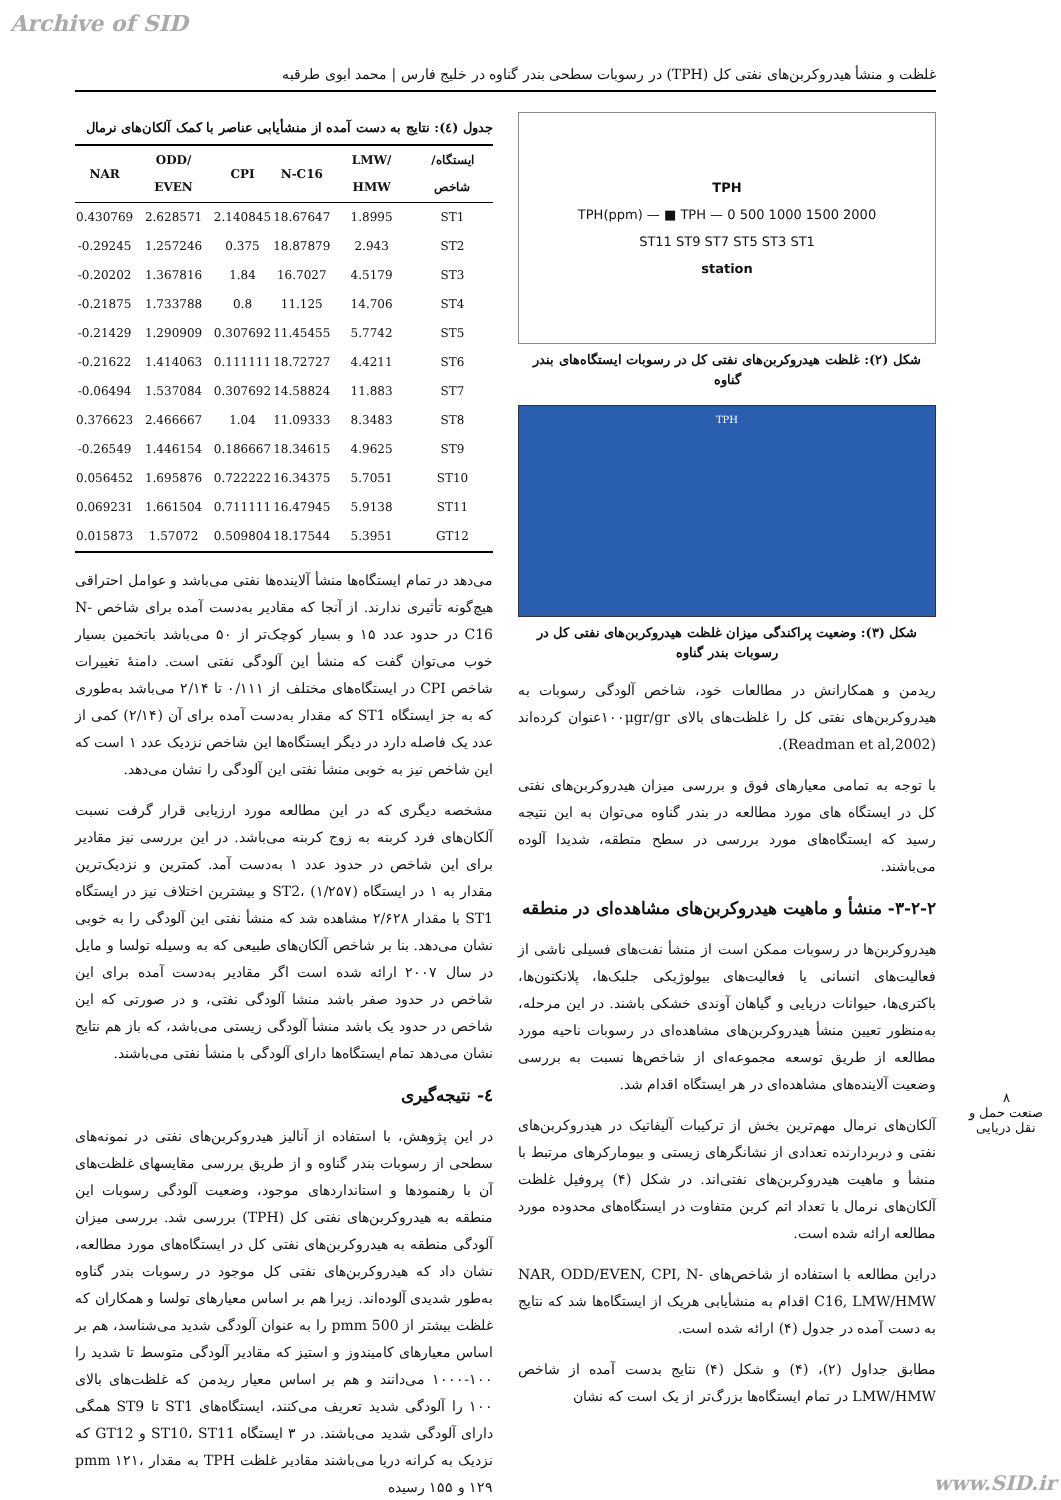Archive of SID
غلظت و منشأ هیدروکربن‌های نفتی کل (TPH) در رسوبات سطحی بندر گناوه در خلیج فارس | محمد ابوی طرقبه
TPH
2000 1500 1000 500 0 — TPH(ppm) — ■ TPH
ST11 ST9 ST7 ST5 ST3 ST1
station
شکل (۲): غلظت هیدروکربن‌های نفتی کل در رسوبات ایستگاه‌های بندر گناوه
TPH
شکل (۳): وضعیت پراکندگی میزان غلظت هیدروکربن‌های نفتی کل در رسوبات بندر گناوه
ریدمن و همکارانش در مطالعات خود، شاخص آلودگی رسوبات به هیدروکربن‌های نفتی کل را غلظت‌های بالای ۱۰۰μgr/grعنوان کرده‌اند (Readman et al,2002).
با توجه به تمامی معیارهای فوق و بررسی میزان هیدروکربن‌های نفتی کل در ایستگاه های مورد مطالعه در بندر گناوه می‌توان به این نتیجه رسید که ایستگاه‌های مورد بررسی در سطح منطقه، شدیدا آلوده می‌باشند.
۳-۲-۲- منشأ و ماهیت هیدروکربن‌های مشاهده‌ای در منطقه
هیدروکربن‌ها در رسوبات ممکن است از منشأ نفت‌های فسیلی ناشی از فعالیت‌های انسانی یا فعالیت‌های بیولوژیکی جلبک‌ها، پلانکتون‌ها، باکتری‌ها، حیوانات دریایی و گیاهان آوندی خشکی باشند. در این مرحله، به‌منظور تعیین منشأ هیدروکربن‌های مشاهده‌ای در رسوبات ناحیه مورد مطالعه از طریق توسعه مجموعه‌ای از شاخص‌ها نسبت به بررسی وضعیت آلاینده‌های مشاهده‌ای در هر ایستگاه اقدام شد.
آلکان‌های نرمال مهم‌ترین بخش از ترکیبات آلیفاتیک در هیدروکربن‌های نفتی و دربردارنده تعدادی از نشانگرهای زیستی و بیومارکرهای مرتبط با منشأ و ماهیت هیدروکربن‌های نفتی‌اند. در شکل (۴) پروفیل غلظت آلکان‌های نرمال با تعداد اتم کربن متفاوت در ایستگاه‌های محدوده مورد مطالعه ارائه شده است.
دراین مطالعه با استفاده از شاخص‌های NAR, ODD/EVEN, CPI, N-C16, LMW/HMW اقدام به منشأیابی هریک از ایستگاه‌ها شد که نتایج به دست آمده در جدول (۴) ارائه شده است.
مطابق جداول (۲)، (۴) و شکل (۴) نتایج بدست آمده از شاخص LMW/HMW در تمام ایستگاه‌ها بزرگ‌تر از یک است که نشان
جدول (٤): نتایج به دست آمده از منشأیابی عناصر با کمک آلکان‌های نرمال
| NAR | ODD/ EVEN | CPI | N-C16 | LMW/ HMW | ایستگاه/ شاخص |
| --- | --- | --- | --- | --- | --- |
| 0.430769 | 2.628571 | 2.140845 | 18.67647 | 1.8995 | ST1 |
| -0.29245 | 1.257246 | 0.375 | 18.87879 | 2.943 | ST2 |
| -0.20202 | 1.367816 | 1.84 | 16.7027 | 4.5179 | ST3 |
| -0.21875 | 1.733788 | 0.8 | 11.125 | 14.706 | ST4 |
| -0.21429 | 1.290909 | 0.307692 | 11.45455 | 5.7742 | ST5 |
| -0.21622 | 1.414063 | 0.111111 | 18.72727 | 4.4211 | ST6 |
| -0.06494 | 1.537084 | 0.307692 | 14.58824 | 11.883 | ST7 |
| 0.376623 | 2.466667 | 1.04 | 11.09333 | 8.3483 | ST8 |
| -0.26549 | 1.446154 | 0.186667 | 18.34615 | 4.9625 | ST9 |
| 0.056452 | 1.695876 | 0.722222 | 16.34375 | 5.7051 | ST10 |
| 0.069231 | 1.661504 | 0.711111 | 16.47945 | 5.9138 | ST11 |
| 0.015873 | 1.57072 | 0.509804 | 18.17544 | 5.3951 | GT12 |
می‌دهد در تمام ایستگاه‌ها منشأ آلاینده‌ها نفتی می‌باشد و عوامل احتراقی هیچ‌گونه تأثیری ندارند. از آنجا که مقادیر به‌دست آمده برای شاخص N-C16 در حدود عدد ۱۵ و بسیار کوچک‌تر از ۵۰ می‌باشد باتخمین بسیار خوب می‌توان گفت که منشأ این آلودگی نفتی است. دامنهٔ تغییرات شاخص CPI در ایستگاه‌های مختلف از ۰/۱۱۱ تا ۲/۱۴ می‌باشد به‌طوری که به جز ایستگاه ST1 که مقدار به‌دست آمده برای آن (۲/۱۴) کمی از عدد یک فاصله دارد در دیگر ایستگاه‌ها این شاخص نزدیک عدد ۱ است که این شاخص نیز به خوبی منشأ نفتی این آلودگی را نشان می‌دهد.
مشخصه دیگری که در این مطالعه مورد ارزیابی قرار گرفت نسبت آلکان‌های فرد کربنه به زوج کربنه می‌باشد. در این بررسی نیز مقادیر برای این شاخص در حدود عدد ۱ به‌دست آمد. کمترین و نزدیک‌ترین مقدار به ۱ در ایستگاه ST2، (۱/۲۵۷) و بیشترین اختلاف نیز در ایستگاه ST1 با مقدار ۲/۶۲۸ مشاهده شد که منشأ نفتی این آلودگی را به خوبی نشان می‌دهد. بنا بر شاخص آلکان‌های طبیعی که به وسیله تولسا و مایل در سال ۲۰۰۷ ارائه شده است اگر مقادیر به‌دست آمده برای این شاخص در حدود صفر باشد منشا آلودگی نفتی، و در صورتی که این شاخص در حدود یک باشد منشأ آلودگی زیستی می‌باشد، که باز هم نتایج نشان می‌دهد تمام ایستگاه‌ها دارای آلودگی با منشأ نفتی می‌باشند.
٤- نتیجه‌گیری
در این پژوهش، با استفاده از آنالیز هیدروکربن‌های نفتی در نمونه‌های سطحی از رسوبات بندر گناوه و از طریق بررسی مقایسهای غلظت‌های آن با رهنمودها و استانداردهای موجود، وضعیت آلودگی رسوبات این منطقه به هیدروکربن‌های نفتی کل (TPH) بررسی شد. بررسی میزان آلودگی منطقه به هیدروکربن‌های نفتی کل در ایستگاه‌های مورد مطالعه، نشان داد که هیدروکربن‌های نفتی کل موجود در رسوبات بندر گناوه به‌طور شدیدی آلوده‌اند. زیرا هم بر اساس معیارهای تولسا و همکاران که غلظت بیشتر از 500 pmm را به عنوان آلودگی شدید می‌شناسد، هم بر اساس معیارهای کامیندوز و استیز که مقادیر آلودگی متوسط تا شدید را ۱۰۰-۱۰۰۰ می‌دانند و هم بر اساس معیار ریدمن که غلظت‌های بالای ۱۰۰ را آلودگی شدید تعریف می‌کنند، ایستگاه‌های ST1 تا ST9 همگی دارای آلودگی شدید می‌باشند. در ۳ ایستگاه ST10، ST11 و GT12 که نزدیک به کرانه دریا می‌باشند مقادیر غلظت TPH به مقدار pmm ۱۲۱، ۱۲۹ و ۱۵۵ رسیده
۸
صنعت حمل و نقل دریایی
www.SID.ir